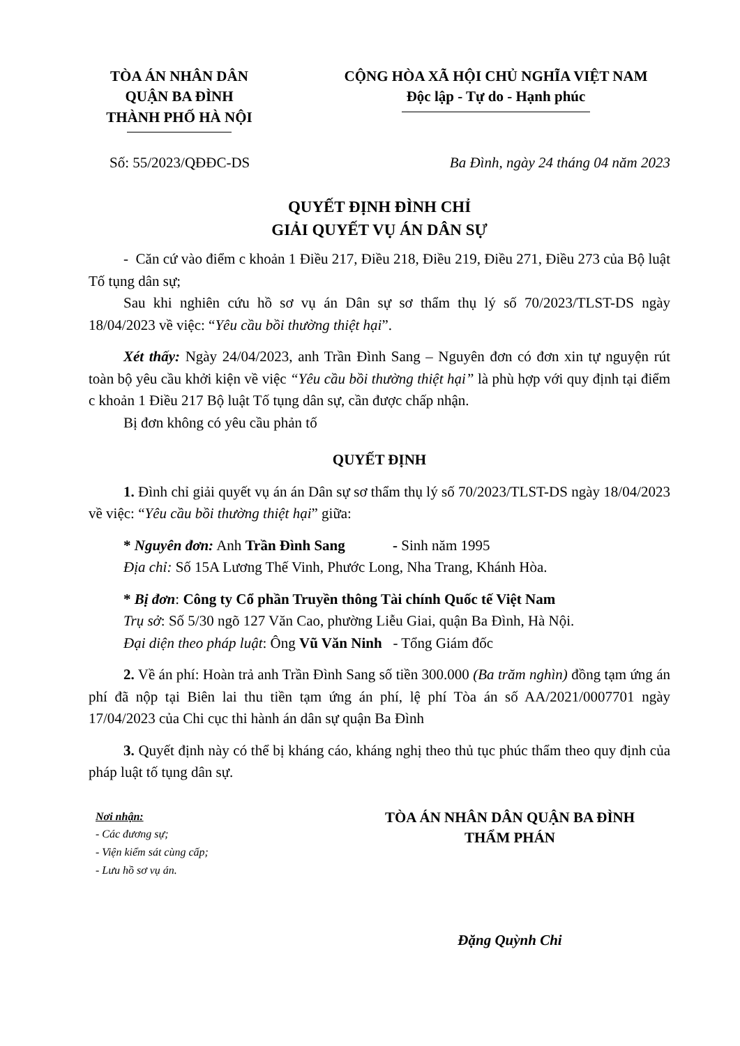TÒA ÁN NHÂN DÂN
QUẬN BA ĐÌNH
THÀNH PHỐ HÀ NỘI
CỘNG HÒA XÃ HỘI CHỦ NGHĨA VIỆT NAM
Độc lập - Tự do - Hạnh phúc
Số: 55/2023/QĐĐC-DS Ba Đình, ngày 24 tháng 04 năm 2023
QUYẾT ĐỊNH ĐÌNH CHỈ
GIẢI QUYẾT VỤ ÁN DÂN SỰ
- Căn cứ vào điểm c khoản 1 Điều 217, Điều 218, Điều 219, Điều 271, Điều 273 của Bộ luật Tố tụng dân sự;
Sau khi nghiên cứu hồ sơ vụ án Dân sự sơ thẩm thụ lý số 70/2023/TLST-DS ngày 18/04/2023 về việc: “Yêu cầu bồi thường thiệt hại”.
Xét thấy: Ngày 24/04/2023, anh Trần Đình Sang – Nguyên đơn có đơn xin tự nguyện rút toàn bộ yêu cầu khởi kiện về việc “Yêu cầu bồi thường thiệt hại” là phù hợp với quy định tại điểm c khoản 1 Điều 217 Bộ luật Tố tụng dân sự, cần được chấp nhận.
Bị đơn không có yêu cầu phản tố
QUYẾT ĐỊNH
1. Đình chỉ giải quyết vụ án án Dân sự sơ thẩm thụ lý số 70/2023/TLST-DS ngày 18/04/2023 về việc: “Yêu cầu bồi thường thiệt hại” giữa:
* Nguyên đơn: Anh Trần Đình Sang - Sinh năm 1995
Địa chỉ: Số 15A Lương Thế Vinh, Phước Long, Nha Trang, Khánh Hòa.
* Bị đơn: Công ty Cổ phần Truyền thông Tài chính Quốc tế Việt Nam
Trụ sở: Số 5/30 ngõ 127 Văn Cao, phường Liễu Giai, quận Ba Đình, Hà Nội.
Đại diện theo pháp luật: Ông Vũ Văn Ninh - Tổng Giám đốc
2. Về án phí: Hoàn trả anh Trần Đình Sang số tiền 300.000 (Ba trăm nghìn) đồng tạm ứng án phí đã nộp tại Biên lai thu tiền tạm ứng án phí, lệ phí Tòa án số AA/2021/0007701 ngày 17/04/2023 của Chi cục thi hành án dân sự quận Ba Đình
3. Quyết định này có thể bị kháng cáo, kháng nghị theo thủ tục phúc thẩm theo quy định của pháp luật tố tụng dân sự.
Nơi nhận:
- Các đương sự;
- Viện kiểm sát cùng cấp;
- Lưu hồ sơ vụ án.
TÒA ÁN NHÂN DÂN QUẬN BA ĐÌNH
THẨM PHÁN
Đặng Quỳnh Chi